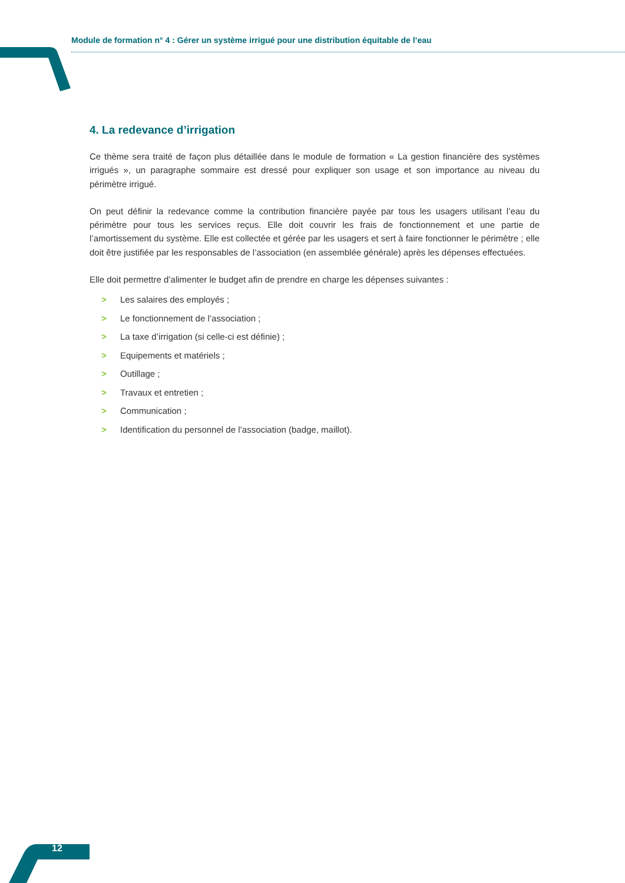Module de formation n° 4 : Gérer un système irrigué pour une distribution équitable de l’eau
4. La redevance d’irrigation
Ce thème sera traité de façon plus détaillée dans le module de formation « La gestion financière des systèmes irrigués », un paragraphe sommaire est dressé pour expliquer son usage et son importance au niveau du périmètre irrigué.
On peut définir la redevance comme la contribution financière payée par tous les usagers utilisant l’eau du périmètre pour tous les services reçus. Elle doit couvrir les frais de fonctionnement et une partie de l’amortissement du système. Elle est collectée et gérée par les usagers et sert à faire fonctionner le périmètre ; elle doit être justifiée par les responsables de l’association (en assemblée générale) après les dépenses effectuées.
Elle doit permettre d’alimenter le budget afin de prendre en charge les dépenses suivantes :
> Les salaires des employés ;
> Le fonctionnement de l’association ;
> La taxe d’irrigation (si celle-ci est définie) ;
> Equipements et matériels ;
> Outillage ;
> Travaux et entretien ;
> Communication ;
> Identification du personnel de l’association (badge, maillot).
12